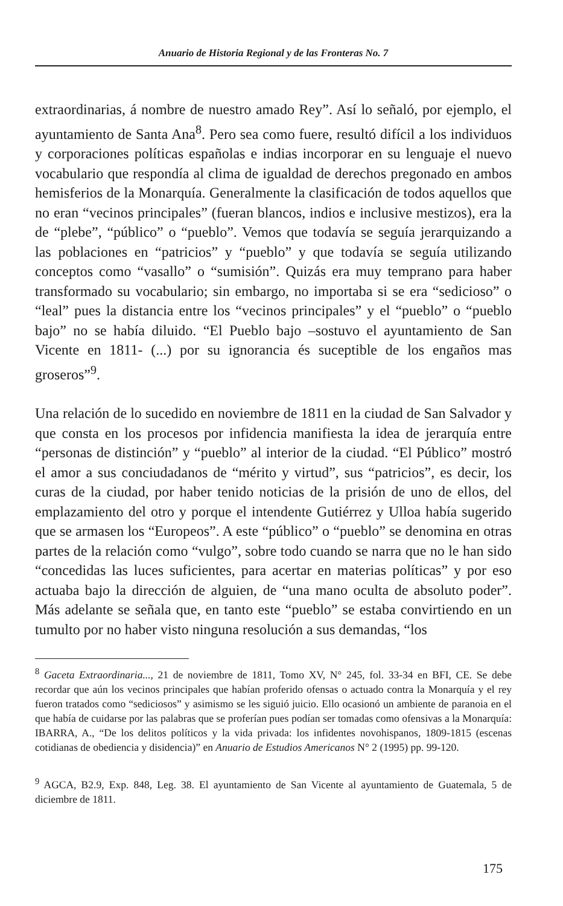Anuario de Historia Regional y de las Fronteras No. 7
extraordinarias, á nombre de nuestro amado Rey”. Así lo señaló, por ejemplo, el ayuntamiento de Santa Ana<sup>8</sup>. Pero sea como fuere, resultó difícil a los individuos y corporaciones políticas españolas e indias incorporar en su lenguaje el nuevo vocabulario que respondía al clima de igualdad de derechos pregonado en ambos hemisferios de la Monarquía. Generalmente la clasificación de todos aquellos que no eran “vecinos principales” (fueran blancos, indios e inclusive mestizos), era la de “plebe”, “público” o “pueblo”. Vemos que todavía se seguía jerarquizando a las poblaciones en “patricios” y “pueblo” y que todavía se seguía utilizando conceptos como “vasallo” o “sumisión”. Quizás era muy temprano para haber transformado su vocabulario; sin embargo, no importaba si se era “sedicioso” o “leal” pues la distancia entre los “vecinos principales” y el “pueblo” o “pueblo bajo” no se había diluido. “El Pueblo bajo –sostuvo el ayuntamiento de San Vicente en 1811- (...) por su ignorancia és suceptible de los engaños mas groseros”<sup>9</sup>.
Una relación de lo sucedido en noviembre de 1811 en la ciudad de San Salvador y que consta en los procesos por infidencia manifiesta la idea de jerarquía entre “personas de distinción” y “pueblo” al interior de la ciudad. “El Público” mostró el amor a sus conciudadanos de “mérito y virtud”, sus “patricios”, es decir, los curas de la ciudad, por haber tenido noticias de la prisión de uno de ellos, del emplazamiento del otro y porque el intendente Gutiérrez y Ulloa había sugerido que se armasen los “Europeos”. A este “público” o “pueblo” se denomina en otras partes de la relación como “vulgo”, sobre todo cuando se narra que no le han sido “concedidas las luces suficientes, para acertar en materias políticas” y por eso actuaba bajo la dirección de alguien, de “una mano oculta de absoluto poder”. Más adelante se señala que, en tanto este “pueblo” se estaba convirtiendo en un tumulto por no haber visto ninguna resolución a sus demandas, “los
<sup>8</sup> Gaceta Extraordinaria..., 21 de noviembre de 1811, Tomo XV, N° 245, fol. 33-34 en BFI, CE. Se debe recordar que aún los vecinos principales que habían proferido ofensas o actuado contra la Monarquía y el rey fueron tratados como “sediciosos” y asimismo se les siguió juicio. Ello ocasionó un ambiente de paranoia en el que había de cuidarse por las palabras que se proferían pues podían ser tomadas como ofensivas a la Monarquía: IBARRA, A., “De los delitos políticos y la vida privada: los infidentes novohispanos, 1809-1815 (escenas cotidianas de obediencia y disidencia)” en Anuario de Estudios Americanos N° 2 (1995) pp. 99-120.
<sup>9</sup> AGCA, B2.9, Exp. 848, Leg. 38. El ayuntamiento de San Vicente al ayuntamiento de Guatemala, 5 de diciembre de 1811.
175